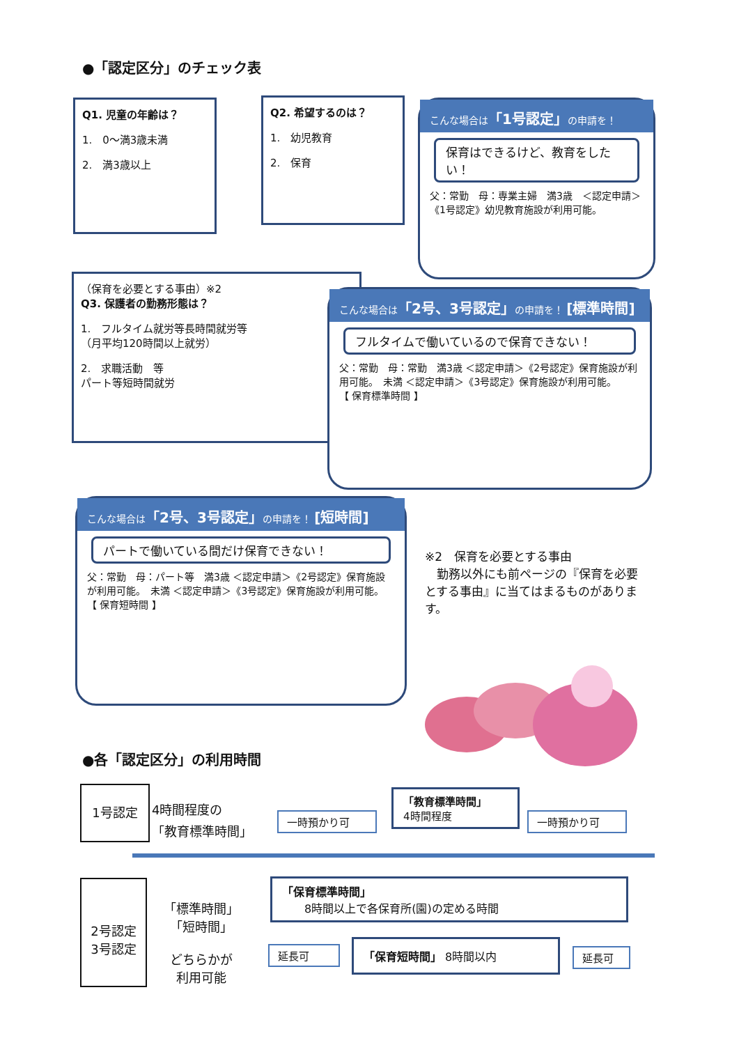●「認定区分」のチェック表
Q1. 児童の年齢は？
1.　0～満3歳未満
2.　満3歳以上
Q2. 希望するのは？
1.　幼児教育
2.　保育
こんな場合は「1号認定」の申請を！
保育はできるけど、教育をしたい！
父：常勤　母：専業主婦　満3歳　＜認定申請＞《1号認定》幼児教育施設が利用可能。
（保育を必要とする事由）※2
Q3. 保護者の勤務形態は？
1.　フルタイム就労等長時間就労等
（月平均120時間以上就労）
2.　求職活動　等
パート等短時間就労
こんな場合は「2号、3号認定」の申請を！ [標準時間]
フルタイムで働いているので保育できない！
父：常勤　母：常勤　満3歳 ＜認定申請＞《2号認定》保育施設が利用可能。　未満 ＜認定申請＞《3号認定》保育施設が利用可能。
【 保育標準時間 】
こんな場合は「2号、3号認定」の申請を！ [短時間]
パートで働いている間だけ保育できない！
父：常勤　母：パート等　満3歳 ＜認定申請＞《2号認定》保育施設が利用可能。　未満 ＜認定申請＞《3号認定》保育施設が利用可能。
【 保育短時間 】
※2　保育を必要とする事由
　勤務以外にも前ページの『保育を必要とする事由』に当てはまるものがあります。
●各「認定区分」の利用時間
1号認定
4時間程度の
「教育標準時間」
一時預かり可
「教育標準時間」
4時間程度
一時預かり可
2号認定
3号認定
「標準時間」
「短時間」
どちらかが
利用可能
「保育標準時間」
　　8時間以上で各保育所(園)の定める時間
延長可 「保育短時間」 8時間以内
延長可